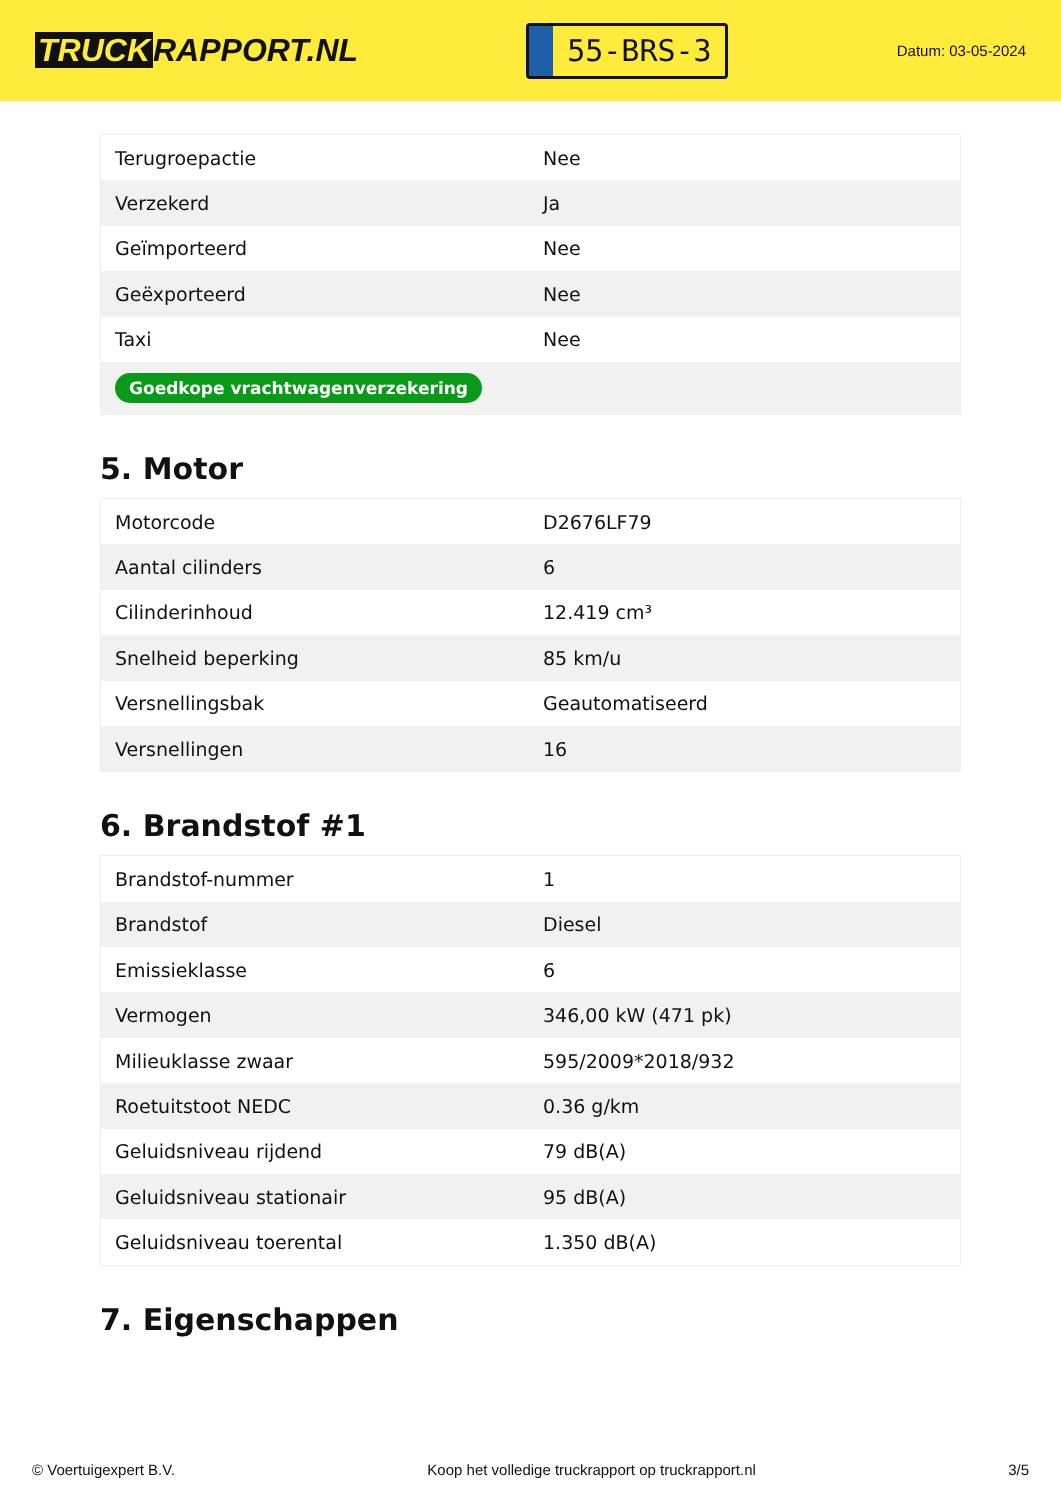TRUCK RAPPORT.NL
55-BRS-3
Datum: 03-05-2024
| Terugroepactie | Nee |
| Verzekerd | Ja |
| Geïmporteerd | Nee |
| Geëxporteerd | Nee |
| Taxi | Nee |
| Goedkope vrachtwagenverzekering | |
5. Motor
| Motorcode | D2676LF79 |
| Aantal cilinders | 6 |
| Cilinderinhoud | 12.419 cm³ |
| Snelheid beperking | 85 km/u |
| Versnellingsbak | Geautomatiseerd |
| Versnellingen | 16 |
6. Brandstof #1
| Brandstof-nummer | 1 |
| Brandstof | Diesel |
| Emissieklasse | 6 |
| Vermogen | 346,00 kW (471 pk) |
| Milieuklasse zwaar | 595/2009*2018/932 |
| Roetuitstoot NEDC | 0.36 g/km |
| Geluidsniveau rijdend | 79 dB(A) |
| Geluidsniveau stationair | 95 dB(A) |
| Geluidsniveau toerental | 1.350 dB(A) |
7. Eigenschappen
© Voertuigexpert B.V. Koop het volledige truckrapport op truckrapport.nl 3/5